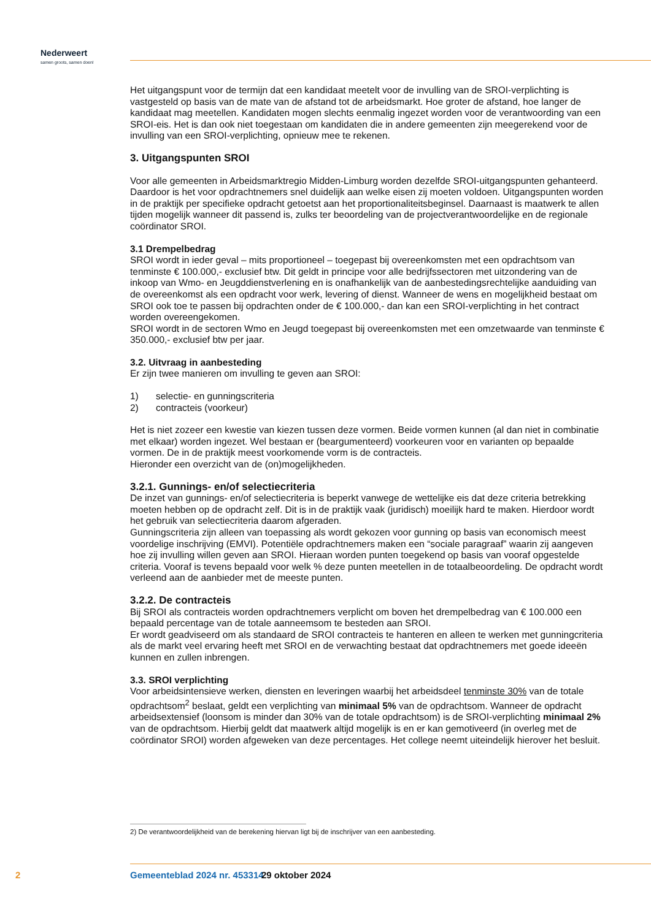Nederweert
samen groots, samen doen!
Het uitgangspunt voor de termijn dat een kandidaat meetelt voor de invulling van de SROI-verplichting is vastgesteld op basis van de mate van de afstand tot de arbeidsmarkt. Hoe groter de afstand, hoe langer de kandidaat mag meetellen. Kandidaten mogen slechts eenmalig ingezet worden voor de verantwoording van een SROI-eis. Het is dan ook niet toegestaan om kandidaten die in andere gemeenten zijn meegerekend voor de invulling van een SROI-verplichting, opnieuw mee te rekenen.
3. Uitgangspunten SROI
Voor alle gemeenten in Arbeidsmarktregio Midden-Limburg worden dezelfde SROI-uitgangspunten gehanteerd. Daardoor is het voor opdrachtnemers snel duidelijk aan welke eisen zij moeten voldoen. Uitgangspunten worden in de praktijk per specifieke opdracht getoetst aan het proportionaliteitsbeginsel. Daarnaast is maatwerk te allen tijden mogelijk wanneer dit passend is, zulks ter beoordeling van de projectverantwoordelijke en de regionale coördinator SROI.
3.1 Drempelbedrag
SROI wordt in ieder geval – mits proportioneel – toegepast bij overeenkomsten met een opdrachtsom van tenminste € 100.000,- exclusief btw. Dit geldt in principe voor alle bedrijfssectoren met uitzondering van de inkoop van Wmo- en Jeugddienstverlening en is onafhankelijk van de aanbestedingsrechtelijke aanduiding van de overeenkomst als een opdracht voor werk, levering of dienst. Wanneer de wens en mogelijkheid bestaat om SROI ook toe te passen bij opdrachten onder de € 100.000,- dan kan een SROI-verplichting in het contract worden overeengekomen.
SROI wordt in de sectoren Wmo en Jeugd toegepast bij overeenkomsten met een omzetwaarde van tenminste € 350.000,- exclusief btw per jaar.
3.2. Uitvraag in aanbesteding
Er zijn twee manieren om invulling te geven aan SROI:
1) selectie- en gunningscriteria
2) contracteis (voorkeur)
Het is niet zozeer een kwestie van kiezen tussen deze vormen. Beide vormen kunnen (al dan niet in combinatie met elkaar) worden ingezet. Wel bestaan er (beargumenteerd) voorkeuren voor en varianten op bepaalde vormen. De in de praktijk meest voorkomende vorm is de contracteis.
Hieronder een overzicht van de (on)mogelijkheden.
3.2.1. Gunnings- en/of selectiecriteria
De inzet van gunnings- en/of selectiecriteria is beperkt vanwege de wettelijke eis dat deze criteria betrekking moeten hebben op de opdracht zelf. Dit is in de praktijk vaak (juridisch) moeilijk hard te maken. Hierdoor wordt het gebruik van selectiecriteria daarom afgeraden.
Gunningscriteria zijn alleen van toepassing als wordt gekozen voor gunning op basis van economisch meest voordelige inschrijving (EMVI). Potentiële opdrachtnemers maken een “sociale paragraaf” waarin zij aangeven hoe zij invulling willen geven aan SROI. Hieraan worden punten toegekend op basis van vooraf opgestelde criteria. Vooraf is tevens bepaald voor welk % deze punten meetellen in de totaalbeoordeling. De opdracht wordt verleend aan de aanbieder met de meeste punten.
3.2.2. De contracteis
Bij SROI als contracteis worden opdrachtnemers verplicht om boven het drempelbedrag van € 100.000 een bepaald percentage van de totale aanneemsom te besteden aan SROI.
Er wordt geadviseerd om als standaard de SROI contracteis te hanteren en alleen te werken met gunningcriteria als de markt veel ervaring heeft met SROI en de verwachting bestaat dat opdrachtnemers met goede ideeën kunnen en zullen inbrengen.
3.3. SROI verplichting
Voor arbeidsintensieve werken, diensten en leveringen waarbij het arbeidsdeel tenminste 30% van de totale opdrachtsom<sup>2</sup> beslaat, geldt een verplichting van minimaal 5% van de opdrachtsom. Wanneer de opdracht arbeidsextensief (loonsom is minder dan 30% van de totale opdrachtsom) is de SROI-verplichting minimaal 2% van de opdrachtsom. Hierbij geldt dat maatwerk altijd mogelijk is en er kan gemotiveerd (in overleg met de coördinator SROI) worden afgeweken van deze percentages. Het college neemt uiteindelijk hierover het besluit.
2) De verantwoordelijkheid van de berekening hiervan ligt bij de inschrijver van een aanbesteding.
2 Gemeenteblad 2024 nr. 453314 29 oktober 2024